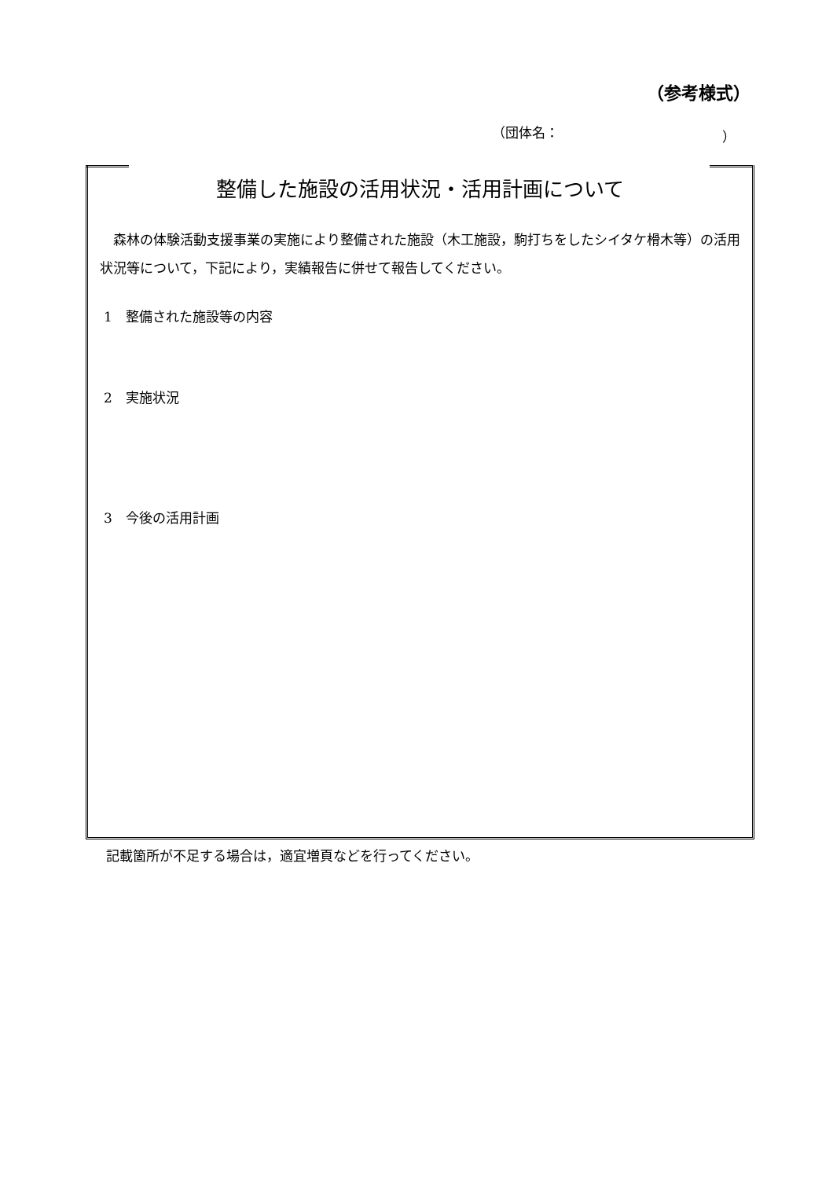（参考様式）
（団体名： ）
整備した施設の活用状況・活用計画について
森林の体験活動支援事業の実施により整備された施設（木工施設，駒打ちをしたシイタケ榾木等）の活用状況等について，下記により，実績報告に併せて報告してください。
1　整備された施設等の内容
2　実施状況
3　今後の活用計画
記載箇所が不足する場合は，適宜増頁などを行ってください。